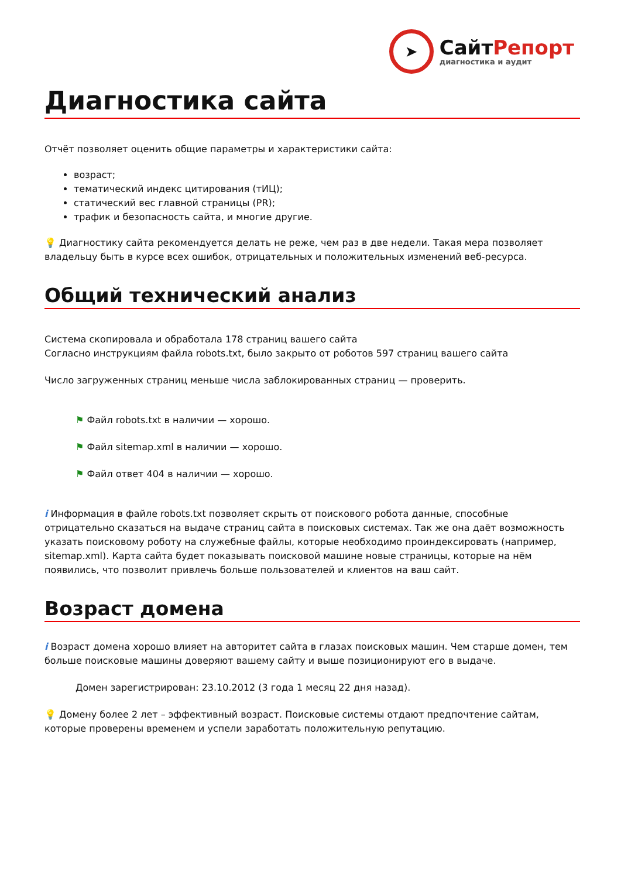➤
СайтРепорт
диагностика и аудит
Диагностика сайта
Отчёт позволяет оценить общие параметры и характеристики сайта:
возраст;
тематический индекс цитирования (тИЦ);
статический вес главной страницы (PR);
трафик и безопасность сайта, и многие другие.
💡 Диагностику сайта рекомендуется делать не реже, чем раз в две недели. Такая мера позволяет владельцу быть в курсе всех ошибок, отрицательных и положительных изменений веб-ресурса.
Общий технический анализ
Система скопировала и обработала 178 страниц вашего сайта
Согласно инструкциям файла robots.txt, было закрыто от роботов 597 страниц вашего сайта
Число загруженных страниц меньше числа заблокированных страниц — проверить.
⚑ Файл robots.txt в наличии — хорошо.
⚑ Файл sitemap.xml в наличии — хорошо.
⚑ Файл ответ 404 в наличии — хорошо.
i Информация в файле robots.txt позволяет скрыть от поискового робота данные, способные отрицательно сказаться на выдаче страниц сайта в поисковых системах. Так же она даёт возможность указать поисковому роботу на служебные файлы, которые необходимо проиндексировать (например, sitemap.xml). Карта сайта будет показывать поисковой машине новые страницы, которые на нём появились, что позволит привлечь больше пользователей и клиентов на ваш сайт.
Возраст домена
i Возраст домена хорошо влияет на авторитет сайта в глазах поисковых машин. Чем старше домен, тем больше поисковые машины доверяют вашему сайту и выше позиционируют его в выдаче.
Домен зарегистрирован: 23.10.2012 (3 года 1 месяц 22 дня назад).
💡 Домену более 2 лет – эффективный возраст. Поисковые системы отдают предпочтение сайтам, которые проверены временем и успели заработать положительную репутацию.